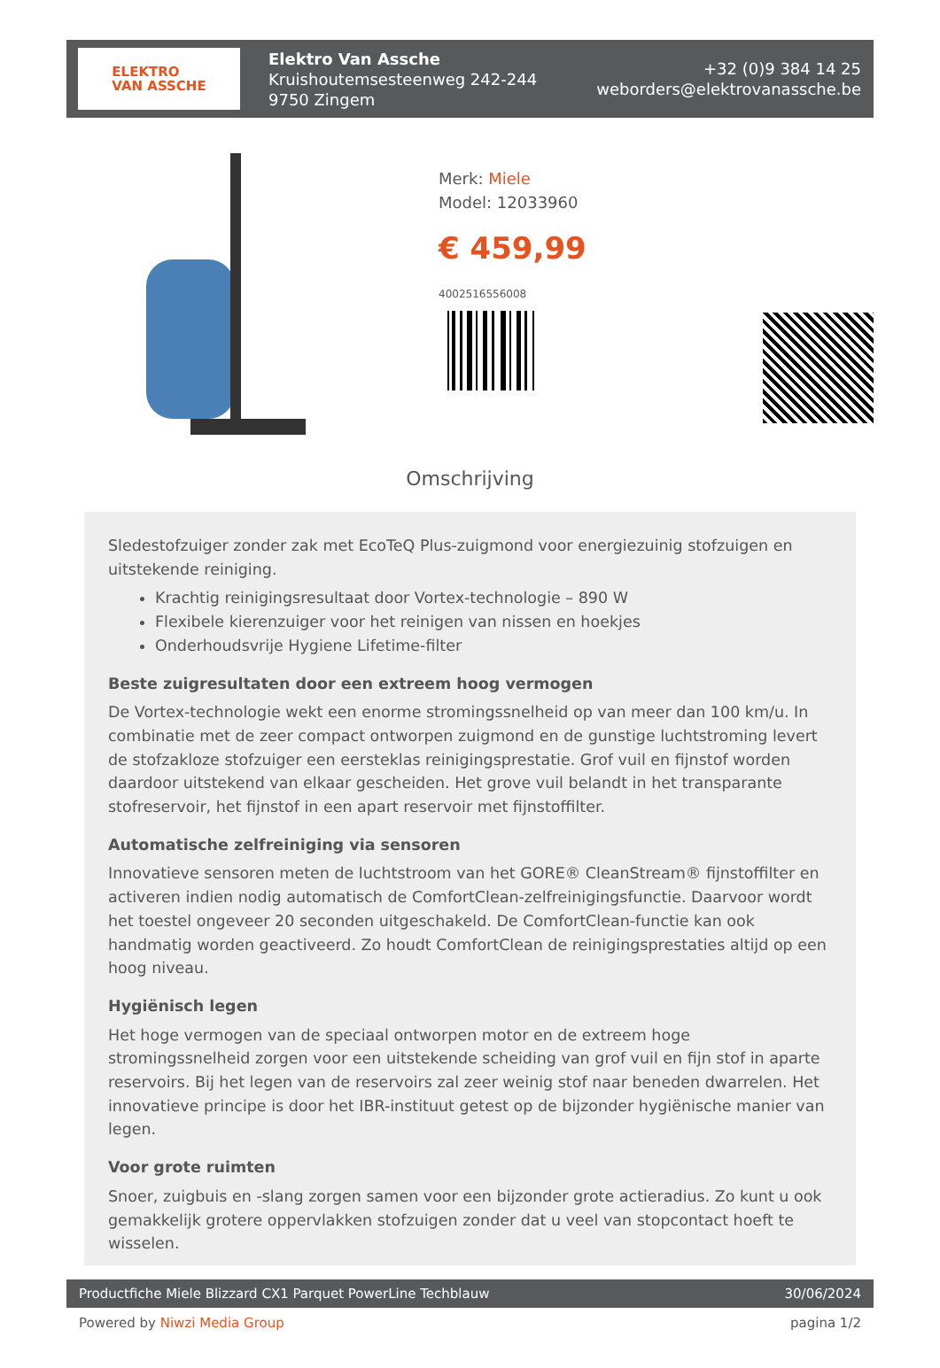ELEKTRO
VAN ASSCHE
Elektro Van Assche
Kruishoutemsesteenweg 242-244
9750 Zingem
+32 (0)9 384 14 25
weborders@elektrovanassche.be
Merk: Miele
Model: 12033960
€ 459,99
4002516556008
Omschrijving
Sledestofzuiger zonder zak met EcoTeQ Plus-zuigmond voor energiezuinig stofzuigen en uitstekende reiniging.
Krachtig reinigingsresultaat door Vortex-technologie – 890 W
Flexibele kierenzuiger voor het reinigen van nissen en hoekjes
Onderhoudsvrije Hygiene Lifetime-filter
Beste zuigresultaten door een extreem hoog vermogen
De Vortex-technologie wekt een enorme stromingssnelheid op van meer dan 100 km/u. In combinatie met de zeer compact ontworpen zuigmond en de gunstige luchtstroming levert de stofzakloze stofzuiger een eersteklas reinigingsprestatie. Grof vuil en fijnstof worden daardoor uitstekend van elkaar gescheiden. Het grove vuil belandt in het transparante stofreservoir, het fijnstof in een apart reservoir met fijnstoffilter.
Automatische zelfreiniging via sensoren
Innovatieve sensoren meten de luchtstroom van het GORE® CleanStream® fijnstoffilter en activeren indien nodig automatisch de ComfortClean-zelfreinigingsfunctie. Daarvoor wordt het toestel ongeveer 20 seconden uitgeschakeld. De ComfortClean-functie kan ook handmatig worden geactiveerd. Zo houdt ComfortClean de reinigingsprestaties altijd op een hoog niveau.
Hygiënisch legen
Het hoge vermogen van de speciaal ontworpen motor en de extreem hoge stromingssnelheid zorgen voor een uitstekende scheiding van grof vuil en fijn stof in aparte reservoirs. Bij het legen van de reservoirs zal zeer weinig stof naar beneden dwarrelen. Het innovatieve principe is door het IBR-instituut getest op de bijzonder hygiënische manier van legen.
Voor grote ruimten
Snoer, zuigbuis en -slang zorgen samen voor een bijzonder grote actieradius. Zo kunt u ook gemakkelijk grotere oppervlakken stofzuigen zonder dat u veel van stopcontact hoeft te wisselen.
Productfiche Miele Blizzard CX1 Parquet PowerLine Techblauw 30/06/2024
Powered by Niwzi Media Group pagina 1/2